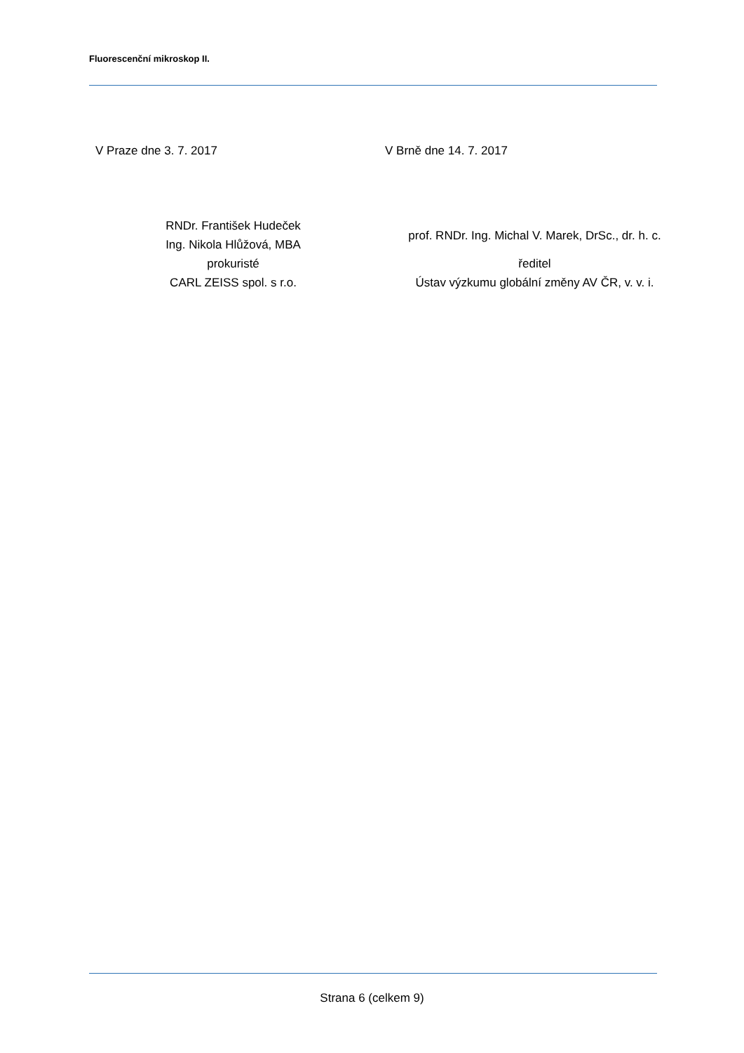Fluorescenční mikroskop II.
V Praze dne 3. 7. 2017 V Brně dne 14. 7. 2017
RNDr. František Hudeček
Ing. Nikola Hlůžová, MBA
prokuristé
CARL ZEISS spol. s r.o.
prof. RNDr. Ing. Michal V. Marek, DrSc., dr. h. c.
ředitel
Ústav výzkumu globální změny AV ČR, v. v. i.
Strana 6 (celkem 9)